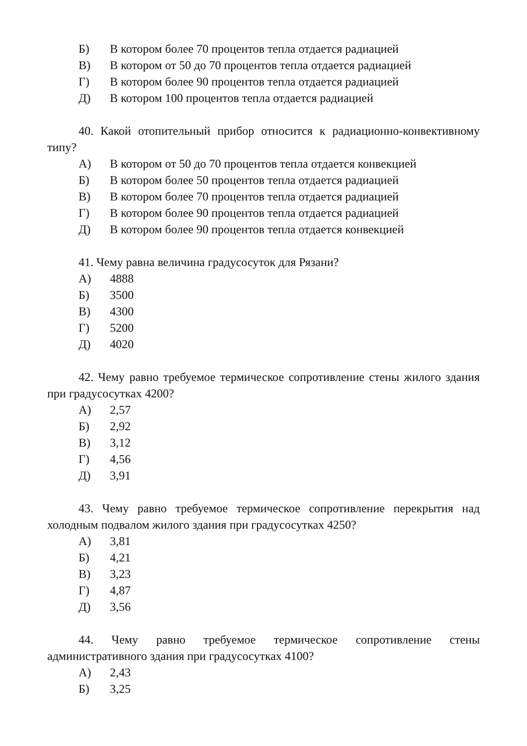Б) В котором более 70 процентов тепла отдается радиацией
В) В котором от 50 до 70 процентов тепла отдается радиацией
Г) В котором более 90 процентов тепла отдается радиацией
Д) В котором 100 процентов тепла отдается радиацией
40. Какой отопительный прибор относится к радиационно-конвективному типу?
А) В котором от 50 до 70 процентов тепла отдается конвекцией
Б) В котором более 50 процентов тепла отдается радиацией
В) В котором более 70 процентов тепла отдается радиацией
Г) В котором более 90 процентов тепла отдается радиацией
Д) В котором более 90 процентов тепла отдается конвекцией
41. Чему равна величина градусосуток для Рязани?
А) 4888
Б) 3500
В) 4300
Г) 5200
Д) 4020
42. Чему равно требуемое термическое сопротивление стены жилого здания при градусосутках 4200?
А) 2,57
Б) 2,92
В) 3,12
Г) 4,56
Д) 3,91
43. Чему равно требуемое термическое сопротивление перекрытия над холодным подвалом жилого здания при градусосутках 4250?
А) 3,81
Б) 4,21
В) 3,23
Г) 4,87
Д) 3,56
44. Чему равно требуемое термическое сопротивление стены административного здания при градусосутках 4100?
А) 2,43
Б) 3,25